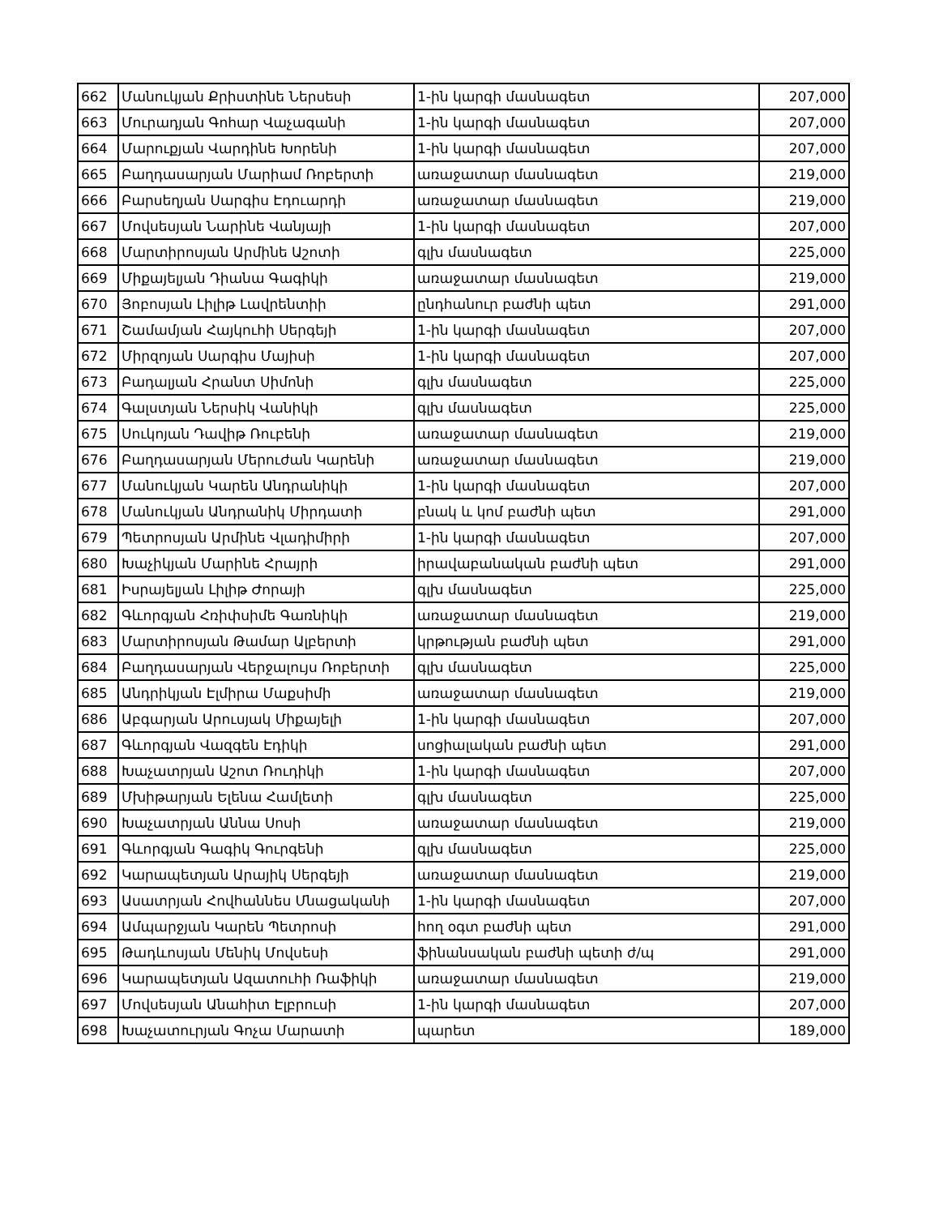| 662 | Մանուկյան Քրիստինե Ներսեսի | 1-ին կարգի մասնագետ | 207,000 |
| 663 | Մուրադյան Գոհար Վաչագանի | 1-ին կարգի մասնագետ | 207,000 |
| 664 | Մարուքյան Վարդինե Խորենի | 1-ին կարգի մասնագետ | 207,000 |
| 665 | Բաղդասարյան Մարիամ Ռոբերտի | առաջատար մասնագետ | 219,000 |
| 666 | Բարսեղյան Սարգիս Էդուարդի | առաջատար մասնագետ | 219,000 |
| 667 | Մովսեսյան Նարինե Վանյայի | 1-ին կարգի մասնագետ | 207,000 |
| 668 | Մարտիրոսյան Արմինե Աշոտի | գլխ մասնագետ | 225,000 |
| 669 | Միքայելյան Դիանա Գագիկի | առաջատար մասնագետ | 219,000 |
| 670 | Յոբոսյան Լիլիթ Լավրենտիի | ընդհանուր բաժնի պետ | 291,000 |
| 671 | Շամամյան Հայկուհի Սերգեյի | 1-ին կարգի մասնագետ | 207,000 |
| 672 | Միրզոյան Սարգիս Մայիսի | 1-ին կարգի մասնագետ | 207,000 |
| 673 | Բադալյան Հրանտ Սիմոնի | գլխ մասնագետ | 225,000 |
| 674 | Գալստյան Ներսիկ Վանիկի | գլխ մասնագետ | 225,000 |
| 675 | Սուկոյան Դավիթ Ռուբենի | առաջատար մասնագետ | 219,000 |
| 676 | Բաղդասարյան Մերուժան Կարենի | առաջատար մասնագետ | 219,000 |
| 677 | Մանուկյան Կարեն Անդրանիկի | 1-ին կարգի մասնագետ | 207,000 |
| 678 | Մանուկյան Անդրանիկ Միրդատի | բնակ և կոմ բաժնի պետ | 291,000 |
| 679 | Պետրոսյան Արմինե Վլադիմիրի | 1-ին կարգի մասնագետ | 207,000 |
| 680 | Խաչիկյան Մարինե Հրայրի | իրավաբանական բաժնի պետ | 291,000 |
| 681 | Իսրայելյան Լիլիթ Ժորայի | գլխ մասնագետ | 225,000 |
| 682 | Գևորգյան Հռիփսիմե Գառնիկի | առաջատար մասնագետ | 219,000 |
| 683 | Մարտիրոսյան Թամար Ալբերտի | կրթության բաժնի պետ | 291,000 |
| 684 | Բաղդասարյան Վերջալույս Ռոբերտի | գլխ մասնագետ | 225,000 |
| 685 | Անդրիկյան Էլմիրա Մաքսիմի | առաջատար մասնագետ | 219,000 |
| 686 | Աբգարյան Արուսյակ Միքայելի | 1-ին կարգի մասնագետ | 207,000 |
| 687 | Գևորգյան Վազգեն Էդիկի | սոցիալական բաժնի պետ | 291,000 |
| 688 | Խաչատրյան Աշոտ Ռուդիկի | 1-ին կարգի մասնագետ | 207,000 |
| 689 | Մխիթարյան Ելենա Համլետի | գլխ մասնագետ | 225,000 |
| 690 | Խաչատրյան Աննա Սոսի | առաջատար մասնագետ | 219,000 |
| 691 | Գևորգյան Գագիկ Գուրգենի | գլխ մասնագետ | 225,000 |
| 692 | Կարապետյան Արայիկ Սերգեյի | առաջատար մասնագետ | 219,000 |
| 693 | Ասատրյան Հովհաննես Մնացականի | 1-ին կարգի մասնագետ | 207,000 |
| 694 | Ամպարջյան Կարեն Պետրոսի | հող օգտ բաժնի պետ | 291,000 |
| 695 | Թադևոսյան Մենիկ Մովսեսի | ֆինանսական բաժնի պետի ժ/պ | 291,000 |
| 696 | Կարապետյան Ազատուհի Ռաֆիկի | առաջատար մասնագետ | 219,000 |
| 697 | Մովսեսյան Անահիտ Էլբրուսի | 1-ին կարգի մասնագետ | 207,000 |
| 698 | Խաչատուրյան Գոչա Մարատի | պարետ | 189,000 |